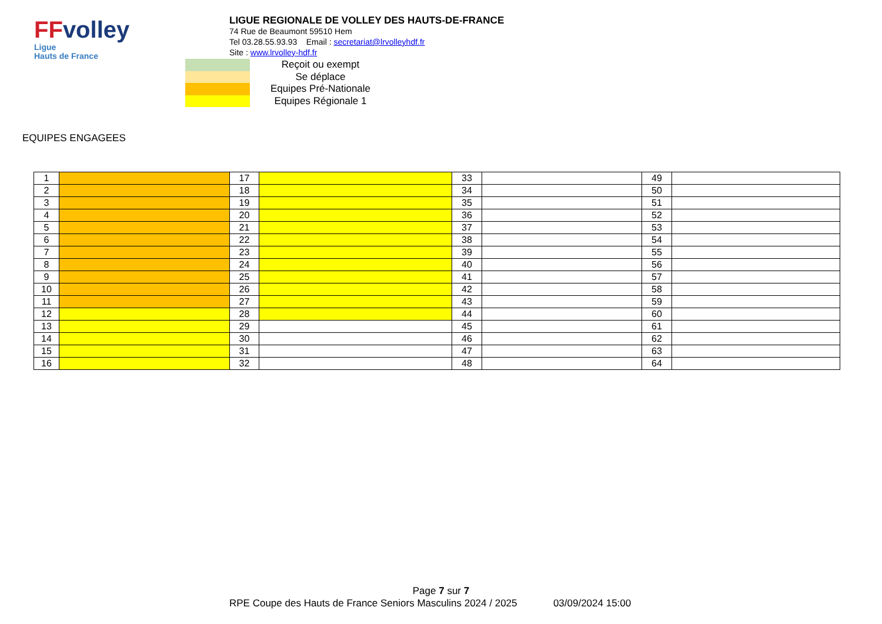FFvolley
Ligue
Hauts de France
LIGUE REGIONALE DE VOLLEY DES HAUTS-DE-FRANCE
74 Rue de Beaumont 59510 Hem
Tel 03.28.55.93.93 Email : secretariat@lrvolleyhdf.fr
Site : www.lrvolley-hdf.fr
Reçoit ou exempt
Se déplace
Equipes Pré-Nationale
Equipes Régionale 1
EQUIPES ENGAGEES
| 1 | | 17 | | 33 | | 49 | |
| 2 | | 18 | | 34 | | 50 | |
| 3 | | 19 | | 35 | | 51 | |
| 4 | | 20 | | 36 | | 52 | |
| 5 | | 21 | | 37 | | 53 | |
| 6 | | 22 | | 38 | | 54 | |
| 7 | | 23 | | 39 | | 55 | |
| 8 | | 24 | | 40 | | 56 | |
| 9 | | 25 | | 41 | | 57 | |
| 10 | | 26 | | 42 | | 58 | |
| 11 | | 27 | | 43 | | 59 | |
| 12 | | 28 | | 44 | | 60 | |
| 13 | | 29 | | 45 | | 61 | |
| 14 | | 30 | | 46 | | 62 | |
| 15 | | 31 | | 47 | | 63 | |
| 16 | | 32 | | 48 | | 64 | |
Page 7 sur 7
RPE Coupe des Hauts de France Seniors Masculins 2024 / 2025 03/09/2024 15:00